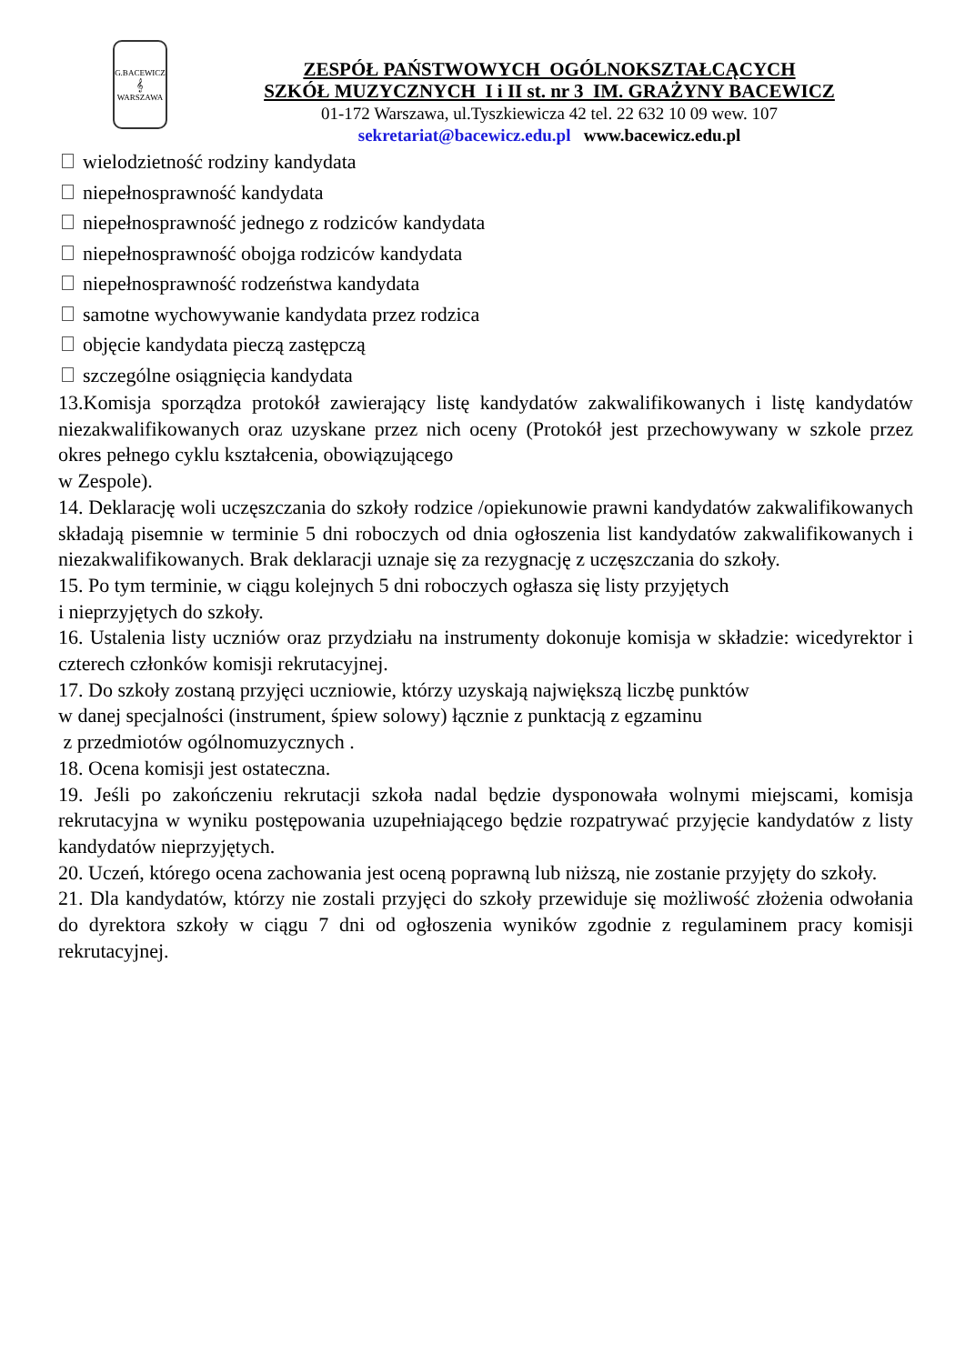G.BACEWICZ
𝄞
WARSZAWA
ZESPÓŁ PAŃSTWOWYCH OGÓLNOKSZTAŁCĄCYCH
SZKÓŁ MUZYCZNYCH I i II st. nr 3 IM. GRAŻYNY BACEWICZ
01-172 Warszawa, ul.Tyszkiewicza 42 tel. 22 632 10 09 wew. 107
sekretariat@bacewicz.edu.pl www.bacewicz.edu.pl
wielodzietność rodziny kandydata
niepełnosprawność kandydata
niepełnosprawność jednego z rodziców kandydata
niepełnosprawność obojga rodziców kandydata
niepełnosprawność rodzeństwa kandydata
samotne wychowywanie kandydata przez rodzica
objęcie kandydata pieczą zastępczą
szczególne osiągnięcia kandydata
13.Komisja sporządza protokół zawierający listę kandydatów zakwalifikowanych i listę kandydatów niezakwalifikowanych oraz uzyskane przez nich oceny (Protokół jest przechowywany w szkole przez okres pełnego cyklu kształcenia, obowiązującego
w Zespole).
14. Deklarację woli uczęszczania do szkoły rodzice /opiekunowie prawni kandydatów zakwalifikowanych składają pisemnie w terminie 5 dni roboczych od dnia ogłoszenia list kandydatów zakwalifikowanych i niezakwalifikowanych. Brak deklaracji uznaje się za rezygnację z uczęszczania do szkoły.
15. Po tym terminie, w ciągu kolejnych 5 dni roboczych ogłasza się listy przyjętych
i nieprzyjętych do szkoły.
16. Ustalenia listy uczniów oraz przydziału na instrumenty dokonuje komisja w składzie: wicedyrektor i czterech członków komisji rekrutacyjnej.
17. Do szkoły zostaną przyjęci uczniowie, którzy uzyskają największą liczbę punktów
w danej specjalności (instrument, śpiew solowy) łącznie z punktacją z egzaminu
z przedmiotów ogólnomuzycznych .
18. Ocena komisji jest ostateczna.
19. Jeśli po zakończeniu rekrutacji szkoła nadal będzie dysponowała wolnymi miejscami, komisja rekrutacyjna w wyniku postępowania uzupełniającego będzie rozpatrywać przyjęcie kandydatów z listy kandydatów nieprzyjętych.
20. Uczeń, którego ocena zachowania jest oceną poprawną lub niższą, nie zostanie przyjęty do szkoły.
21. Dla kandydatów, którzy nie zostali przyjęci do szkoły przewiduje się możliwość złożenia odwołania do dyrektora szkoły w ciągu 7 dni od ogłoszenia wyników zgodnie z regulaminem pracy komisji rekrutacyjnej.